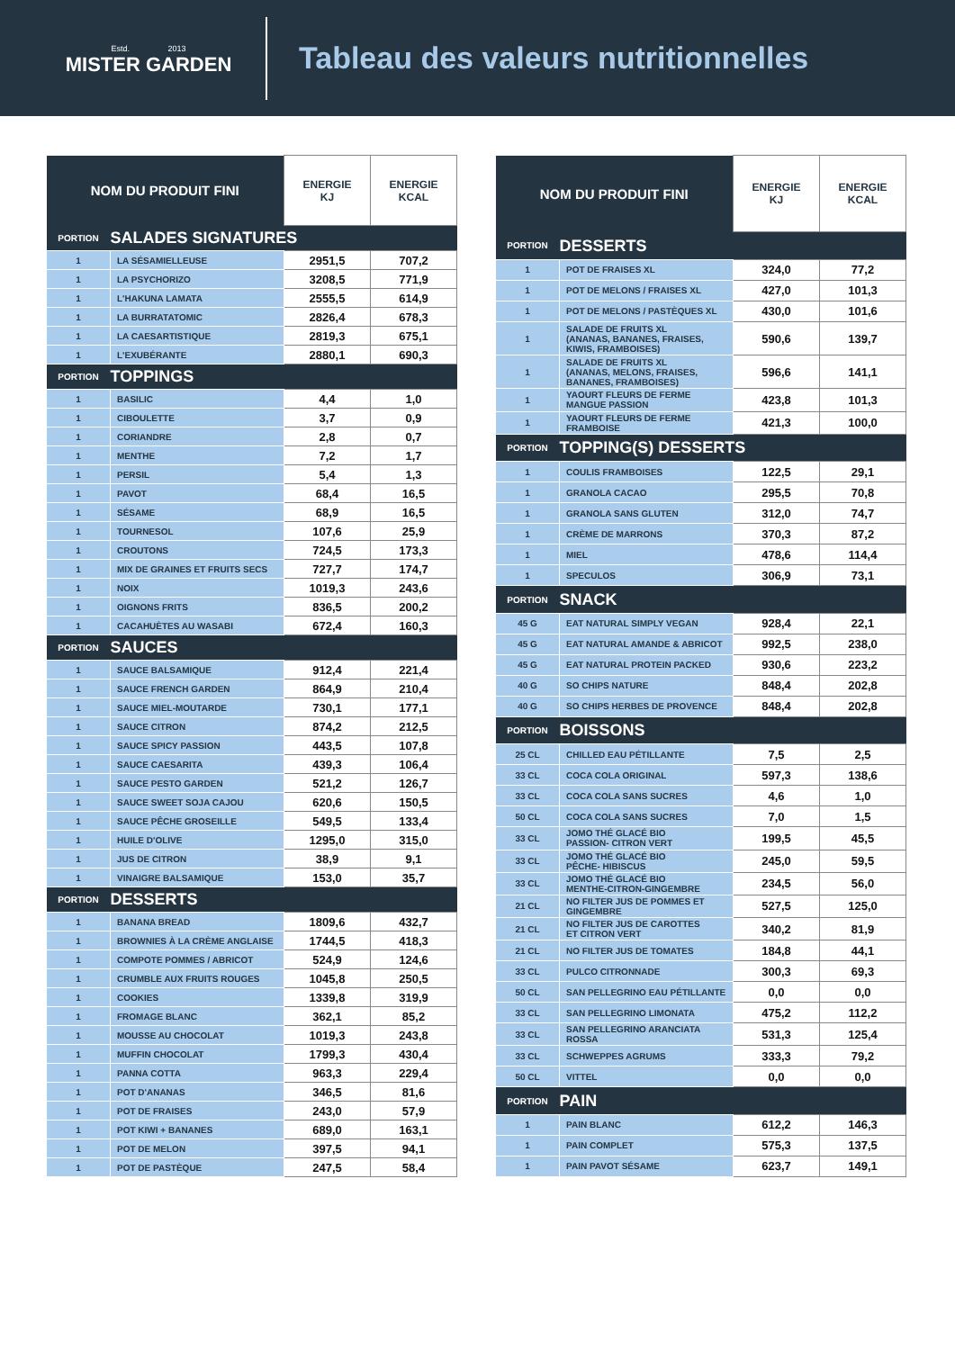Estd. 2013
MISTER GARDEN
Tableau des valeurs nutritionnelles
| NOM DU PRODUIT FINI | | ENERGIE KJ | ENERGIE KCAL |
| --- | --- | --- | --- |
| PORTION | SALADES SIGNATURES | | |
| 1 | LA SÉSAMIELLEUSE | 2951,5 | 707,2 |
| 1 | LA PSYCHORIZO | 3208,5 | 771,9 |
| 1 | L'HAKUNA LAMATA | 2555,5 | 614,9 |
| 1 | LA BURRATATOMIC | 2826,4 | 678,3 |
| 1 | LA CAESARTISTIQUE | 2819,3 | 675,1 |
| 1 | L'EXUBÉRANTE | 2880,1 | 690,3 |
| PORTION | TOPPINGS | | |
| 1 | BASILIC | 4,4 | 1,0 |
| 1 | CIBOULETTE | 3,7 | 0,9 |
| 1 | CORIANDRE | 2,8 | 0,7 |
| 1 | MENTHE | 7,2 | 1,7 |
| 1 | PERSIL | 5,4 | 1,3 |
| 1 | PAVOT | 68,4 | 16,5 |
| 1 | SÉSAME | 68,9 | 16,5 |
| 1 | TOURNESOL | 107,6 | 25,9 |
| 1 | CROUTONS | 724,5 | 173,3 |
| 1 | MIX DE GRAINES ET FRUITS SECS | 727,7 | 174,7 |
| 1 | NOIX | 1019,3 | 243,6 |
| 1 | OIGNONS FRITS | 836,5 | 200,2 |
| 1 | CACAHUÈTES AU WASABI | 672,4 | 160,3 |
| PORTION | SAUCES | | |
| 1 | SAUCE BALSAMIQUE | 912,4 | 221,4 |
| 1 | SAUCE FRENCH GARDEN | 864,9 | 210,4 |
| 1 | SAUCE MIEL-MOUTARDE | 730,1 | 177,1 |
| 1 | SAUCE CITRON | 874,2 | 212,5 |
| 1 | SAUCE SPICY PASSION | 443,5 | 107,8 |
| 1 | SAUCE CAESARITA | 439,3 | 106,4 |
| 1 | SAUCE PESTO GARDEN | 521,2 | 126,7 |
| 1 | SAUCE SWEET SOJA CAJOU | 620,6 | 150,5 |
| 1 | SAUCE PÊCHE GROSEILLE | 549,5 | 133,4 |
| 1 | HUILE D'OLIVE | 1295,0 | 315,0 |
| 1 | JUS DE CITRON | 38,9 | 9,1 |
| 1 | VINAIGRE BALSAMIQUE | 153,0 | 35,7 |
| PORTION | DESSERTS | | |
| 1 | BANANA BREAD | 1809,6 | 432,7 |
| 1 | BROWNIES À LA CRÈME ANGLAISE | 1744,5 | 418,3 |
| 1 | COMPOTE POMMES / ABRICOT | 524,9 | 124,6 |
| 1 | CRUMBLE AUX FRUITS ROUGES | 1045,8 | 250,5 |
| 1 | COOKIES | 1339,8 | 319,9 |
| 1 | FROMAGE BLANC | 362,1 | 85,2 |
| 1 | MOUSSE AU CHOCOLAT | 1019,3 | 243,8 |
| 1 | MUFFIN CHOCOLAT | 1799,3 | 430,4 |
| 1 | PANNA COTTA | 963,3 | 229,4 |
| 1 | POT D'ANANAS | 346,5 | 81,6 |
| 1 | POT DE FRAISES | 243,0 | 57,9 |
| 1 | POT KIWI + BANANES | 689,0 | 163,1 |
| 1 | POT DE MELON | 397,5 | 94,1 |
| 1 | POT DE PASTÈQUE | 247,5 | 58,4 |
| NOM DU PRODUIT FINI | | ENERGIE KJ | ENERGIE KCAL |
| --- | --- | --- | --- |
| PORTION | DESSERTS | | |
| 1 | POT DE FRAISES XL | 324,0 | 77,2 |
| 1 | POT DE MELONS / FRAISES XL | 427,0 | 101,3 |
| 1 | POT DE MELONS / PASTÈQUES XL | 430,0 | 101,6 |
| 1 | SALADE DE FRUITS XL (ANANAS, BANANES, FRAISES, KIWIS, FRAMBOISES) | 590,6 | 139,7 |
| 1 | SALADE DE FRUITS XL (ANANAS, MELONS, FRAISES, BANANES, FRAMBOISES) | 596,6 | 141,1 |
| 1 | YAOURT FLEURS DE FERME MANGUE PASSION | 423,8 | 101,3 |
| 1 | YAOURT FLEURS DE FERME FRAMBOISE | 421,3 | 100,0 |
| PORTION | TOPPING(S) DESSERTS | | |
| 1 | COULIS FRAMBOISES | 122,5 | 29,1 |
| 1 | GRANOLA CACAO | 295,5 | 70,8 |
| 1 | GRANOLA SANS GLUTEN | 312,0 | 74,7 |
| 1 | CRÈME DE MARRONS | 370,3 | 87,2 |
| 1 | MIEL | 478,6 | 114,4 |
| 1 | SPECULOS | 306,9 | 73,1 |
| PORTION | SNACK | | |
| 45 G | EAT NATURAL SIMPLY VEGAN | 928,4 | 22,1 |
| 45 G | EAT NATURAL AMANDE & ABRICOT | 992,5 | 238,0 |
| 45 G | EAT NATURAL PROTEIN PACKED | 930,6 | 223,2 |
| 40 G | SO CHIPS NATURE | 848,4 | 202,8 |
| 40 G | SO CHIPS HERBES DE PROVENCE | 848,4 | 202,8 |
| PORTION | BOISSONS | | |
| 25 CL | CHILLED EAU PÉTILLANTE | 7,5 | 2,5 |
| 33 CL | COCA COLA ORIGINAL | 597,3 | 138,6 |
| 33 CL | COCA COLA SANS SUCRES | 4,6 | 1,0 |
| 50 CL | COCA COLA SANS SUCRES | 7,0 | 1,5 |
| 33 CL | JOMO THÉ GLACÉ BIO PASSION- CITRON VERT | 199,5 | 45,5 |
| 33 CL | JOMO THÉ GLACÉ BIO PÊCHE- HIBISCUS | 245,0 | 59,5 |
| 33 CL | JOMO THÉ GLACÉ BIO MENTHE-CITRON-GINGEMBRE | 234,5 | 56,0 |
| 21 CL | NO FILTER JUS DE POMMES ET GINGEMBRE | 527,5 | 125,0 |
| 21 CL | NO FILTER JUS DE CAROTTES ET CITRON VERT | 340,2 | 81,9 |
| 21 CL | NO FILTER JUS DE TOMATES | 184,8 | 44,1 |
| 33 CL | PULCO CITRONNADE | 300,3 | 69,3 |
| 50 CL | SAN PELLEGRINO EAU PÉTILLANTE | 0,0 | 0,0 |
| 33 CL | SAN PELLEGRINO LIMONATA | 475,2 | 112,2 |
| 33 CL | SAN PELLEGRINO ARANCIATA ROSSA | 531,3 | 125,4 |
| 33 CL | SCHWEPPES AGRUMS | 333,3 | 79,2 |
| 50 CL | VITTEL | 0,0 | 0,0 |
| PORTION | PAIN | | |
| 1 | PAIN BLANC | 612,2 | 146,3 |
| 1 | PAIN COMPLET | 575,3 | 137,5 |
| 1 | PAIN PAVOT SÉSAME | 623,7 | 149,1 |